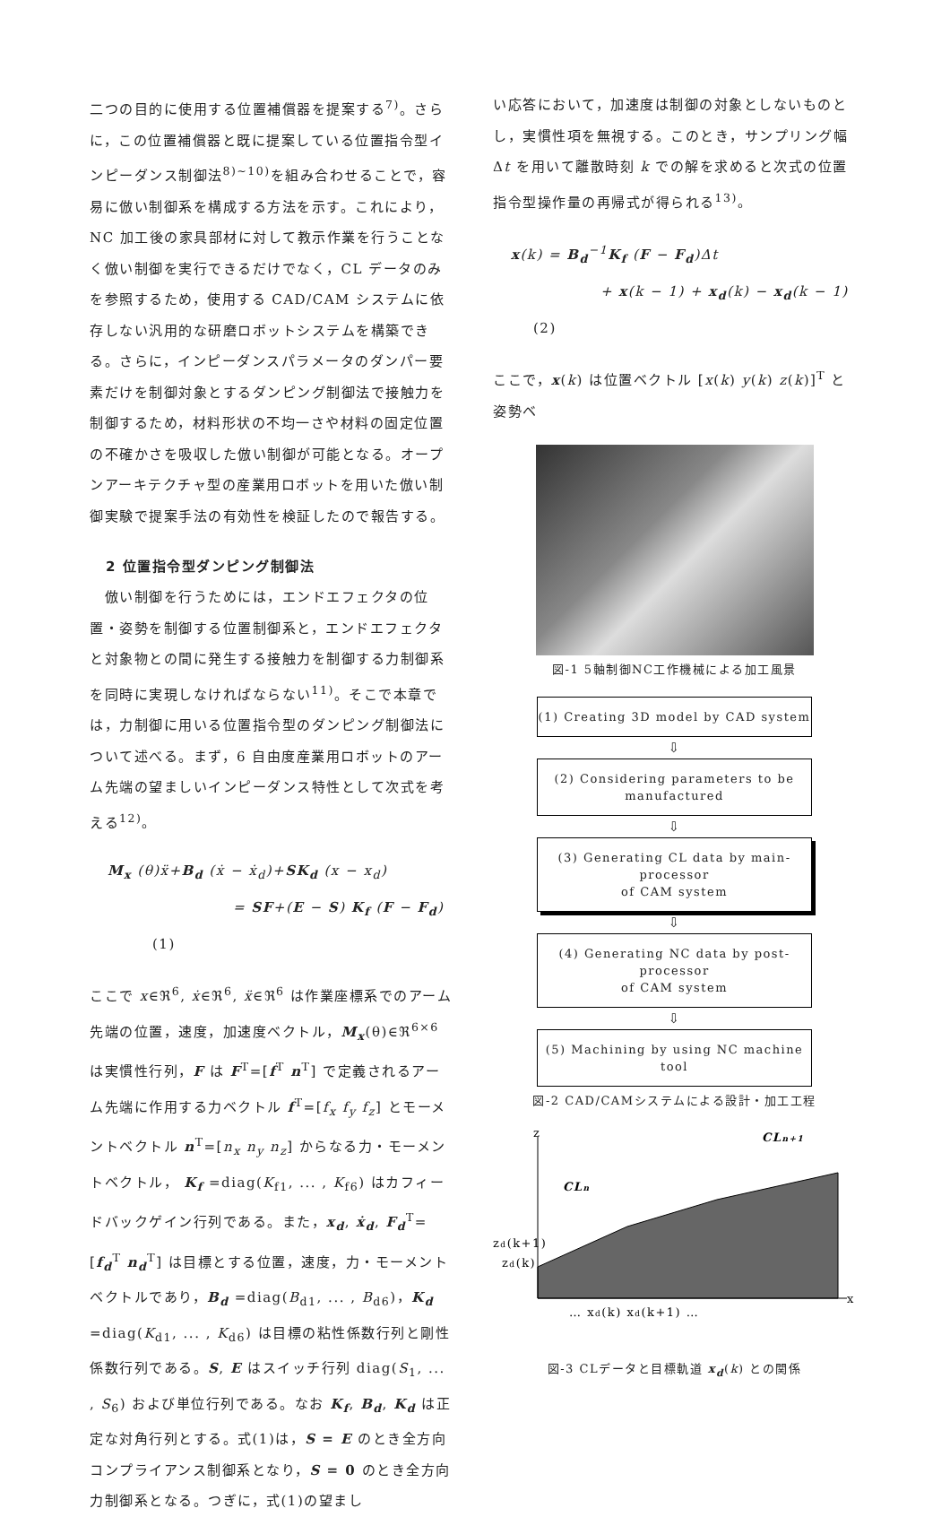二つの目的に使用する位置補償器を提案する<sup>7)</sup>。さらに，この位置補償器と既に提案している位置指令型インピーダンス制御法<sup>8)~10)</sup>を組み合わせることで，容易に倣い制御系を構成する方法を示す。これにより，NC 加工後の家具部材に対して教示作業を行うことなく倣い制御を実行できるだけでなく，CL データのみを参照するため，使用する CAD/CAM システムに依存しない汎用的な研磨ロボットシステムを構築できる。さらに，インピーダンスパラメータのダンパー要素だけを制御対象とするダンピング制御法で接触力を制御するため，材料形状の不均一さや材料の固定位置の不確かさを吸収した倣い制御が可能となる。オープンアーキテクチャ型の産業用ロボットを用いた倣い制御実験で提案手法の有効性を検証したので報告する。
2 位置指令型ダンピング制御法
　倣い制御を行うためには，エンドエフェクタの位置・姿勢を制御する位置制御系と，エンドエフェクタと対象物との間に発生する接触力を制御する力制御系を同時に実現しなければならない<sup>11)</sup>。そこで本章では，力制御に用いる位置指令型のダンピング制御法について述べる。まず，6 自由度産業用ロボットのアーム先端の望ましいインピーダンス特性として次式を考える<sup>12)</sup>。
M<sub>x</sub> (θ)ẍ+B<sub>d</sub> (ẋ − ẋ<sub>d</sub>)+SK<sub>d</sub> (x − x<sub>d</sub>)
= SF+(E − S) K<sub>f</sub> (F − F<sub>d</sub>) (1)
ここで x∈ℜ<sup>6</sup>, ẋ∈ℜ<sup>6</sup>, ẍ∈ℜ<sup>6</sup> は作業座標系でのアーム先端の位置，速度，加速度ベクトル，M<sub>x</sub>(θ)∈ℜ<sup>6×6</sup> は実慣性行列，F は F<sup>T</sup>=[f<sup>T</sup> n<sup>T</sup>] で定義されるアーム先端に作用する力ベクトル f<sup>T</sup>=[f<sub>x</sub> f<sub>y</sub> f<sub>z</sub>] とモーメントベクトル n<sup>T</sup>=[n<sub>x</sub> n<sub>y</sub> n<sub>z</sub>] からなる力・モーメントベクトル， K<sub>f</sub> =diag(K<sub>f1</sub>, ... , K<sub>f6</sub>) はカフィードバックゲイン行列である。また，x<sub>d</sub>, ẋ<sub>d</sub>, F<sub>d</sub><sup>T</sup>=[f<sub>d</sub><sup>T</sup> n<sub>d</sub><sup>T</sup>] は目標とする位置，速度，力・モーメントベクトルであり，B<sub>d</sub> =diag(B<sub>d1</sub>, ... , B<sub>d6</sub>)，K<sub>d</sub> =diag(K<sub>d1</sub>, ... , K<sub>d6</sub>) は目標の粘性係数行列と剛性係数行列である。S, E はスイッチ行列 diag(S<sub>1</sub>, ... , S<sub>6</sub>) および単位行列である。なお K<sub>f</sub>, B<sub>d</sub>, K<sub>d</sub> は正定な対角行列とする。式(1)は，S = E のとき全方向コンプライアンス制御系となり，S = 0 のとき全方向力制御系となる。つぎに，式(1)の望まし
い応答において，加速度は制御の対象としないものとし，実慣性項を無視する。このとき，サンプリング幅 Δt を用いて離散時刻 k での解を求めると次式の位置指令型操作量の再帰式が得られる<sup>13)</sup>。
x(k) = B<sub>d</sub><sup>−1</sup>K<sub>f</sub> (F − F<sub>d</sub>)Δt
+ x(k − 1) + x<sub>d</sub>(k) − x<sub>d</sub>(k − 1) (2)
ここで，x(k) は位置ベクトル [x(k) y(k) z(k)]<sup>T</sup> と姿勢ベ
図-1 5軸制御NC工作機械による加工風景
(1) Creating 3D model by CAD system
⇩
(2) Considering parameters to be manufactured
⇩
(3) Generating CL data by main-processor
of CAM system
⇩
(4) Generating NC data by post-processor
of CAM system
⇩
(5) Machining by using NC machine tool
図-2 CAD/CAMシステムによる設計・加工工程
z
x
CLn+1
CLn
zd(k+1)
zd(k)
… xd(k) xd(k+1) …
図-3 CLデータと目標軌道 x<sub>d</sub>(k) との関係